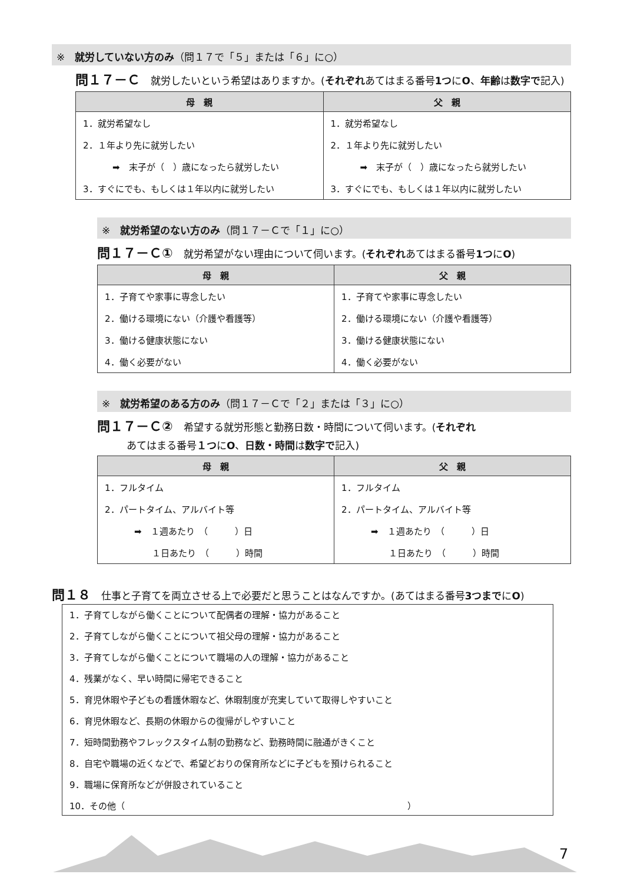※　就労していない方のみ（問１７で「５」または「６」に○）
問１７－Ｃ 就労したいという希望はありますか。(それぞれあてはまる番号1つにO、年齢は数字で記入)
| 母 親 | 父 親 |
| --- | --- |
| 1．就労希望なし 2．１年より先に就労したい ➡ 末子が（ ）歳になったら就労したい 3．すぐにでも、もしくは１年以内に就労したい | 1．就労希望なし 2．１年より先に就労したい ➡ 末子が（ ）歳になったら就労したい 3．すぐにでも、もしくは１年以内に就労したい |
※　就労希望のない方のみ（問１７－Ｃで「１」に○）
問１７－Ｃ① 就労希望がない理由について伺います。(それぞれあてはまる番号1つにO)
| 母 親 | 父 親 |
| --- | --- |
| 1．子育てや家事に専念したい 2．働ける環境にない（介護や看護等） 3．働ける健康状態にない 4．働く必要がない | 1．子育てや家事に専念したい 2．働ける環境にない（介護や看護等） 3．働ける健康状態にない 4．働く必要がない |
※　就労希望のある方のみ（問１７－Ｃで「２」または「３」に○）
問１７－Ｃ② 希望する就労形態と勤務日数・時間について伺います。(それぞれ
あてはまる番号１つにO、日数・時間は数字で記入)
| 母 親 | 父 親 |
| --- | --- |
| 1．フルタイム 2．パートタイム、アルバイト等 ➡ １週あたり （ ）日 １日あたり （ ）時間 | 1．フルタイム 2．パートタイム、アルバイト等 ➡ １週あたり （ ）日 １日あたり （ ）時間 |
問１８ 仕事と子育てを両立させる上で必要だと思うことはなんですか。(あてはまる番号3つまでにO)
1．子育てしながら働くことについて配偶者の理解・協力があること
2．子育てしながら働くことについて祖父母の理解・協力があること
3．子育てしながら働くことについて職場の人の理解・協力があること
4．残業がなく、早い時間に帰宅できること
5．育児休暇や子どもの看護休暇など、休暇制度が充実していて取得しやすいこと
6．育児休暇など、長期の休暇からの復帰がしやすいこと
7．短時間勤務やフレックスタイム制の勤務など、勤務時間に融通がきくこと
8．自宅や職場の近くなどで、希望どおりの保育所などに子どもを預けられること
9．職場に保育所などが併設されていること
10．その他（　　　　　　　　　　　　　　　　　　　　　　　　　　　　　　　　）
7